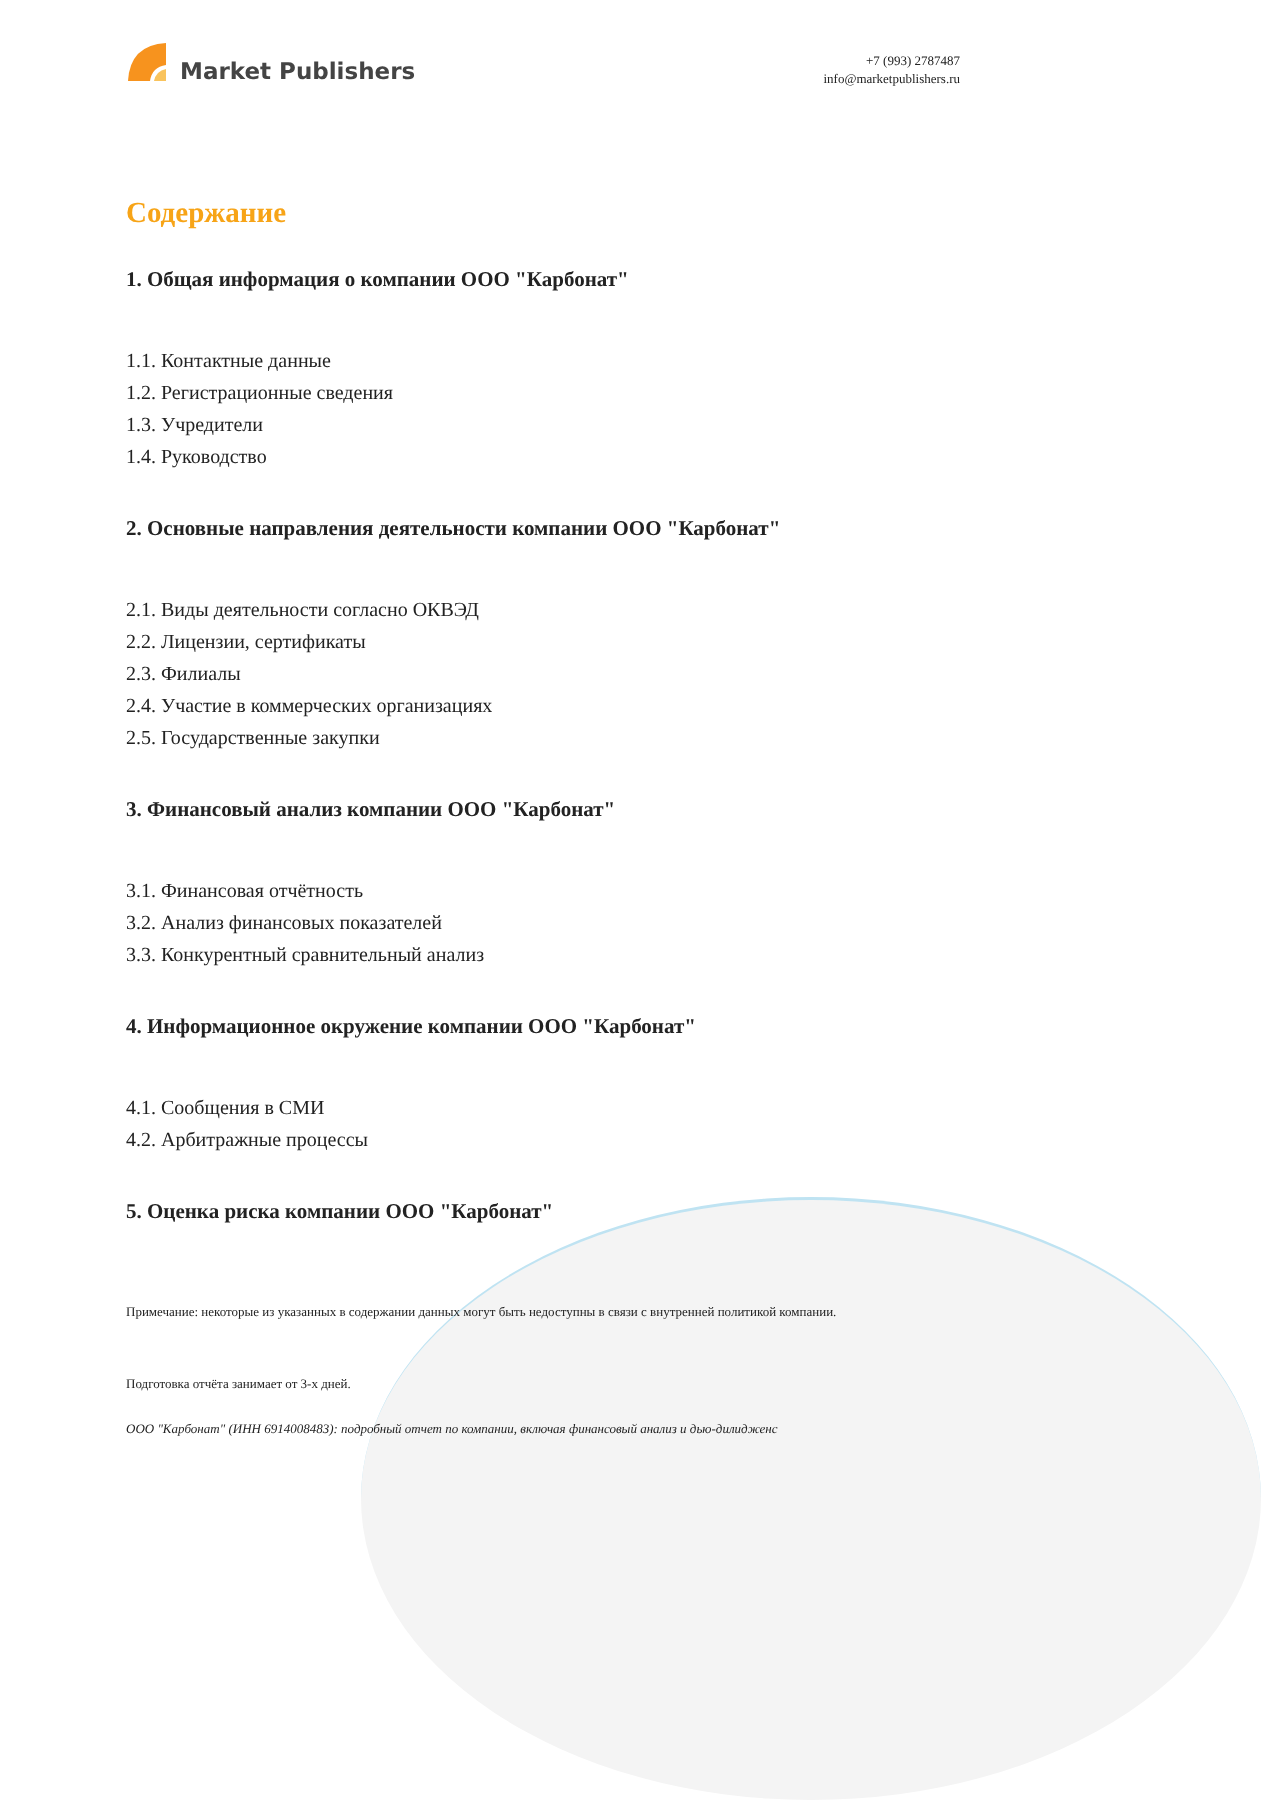Market Publishers
+7 (993) 2787487
info@marketpublishers.ru
Содержание
1. Общая информация о компании ООО "Карбонат"
1.1. Контактные данные
1.2. Регистрационные сведения
1.3. Учредители
1.4. Руководство
2. Основные направления деятельности компании ООО "Карбонат"
2.1. Виды деятельности согласно ОКВЭД
2.2. Лицензии, сертификаты
2.3. Филиалы
2.4. Участие в коммерческих организациях
2.5. Государственные закупки
3. Финансовый анализ компании ООО "Карбонат"
3.1. Финансовая отчётность
3.2. Анализ финансовых показателей
3.3. Конкурентный сравнительный анализ
4. Информационное окружение компании ООО "Карбонат"
4.1. Сообщения в СМИ
4.2. Арбитражные процессы
5. Оценка риска компании ООО "Карбонат"
Примечание: некоторые из указанных в содержании данных могут быть недоступны в связи с внутренней политикой компании.
Подготовка отчёта занимает от 3-х дней.
ООО "Карбонат" (ИНН 6914008483): подробный отчет по компании, включая финансовый анализ и дью-дилидженс